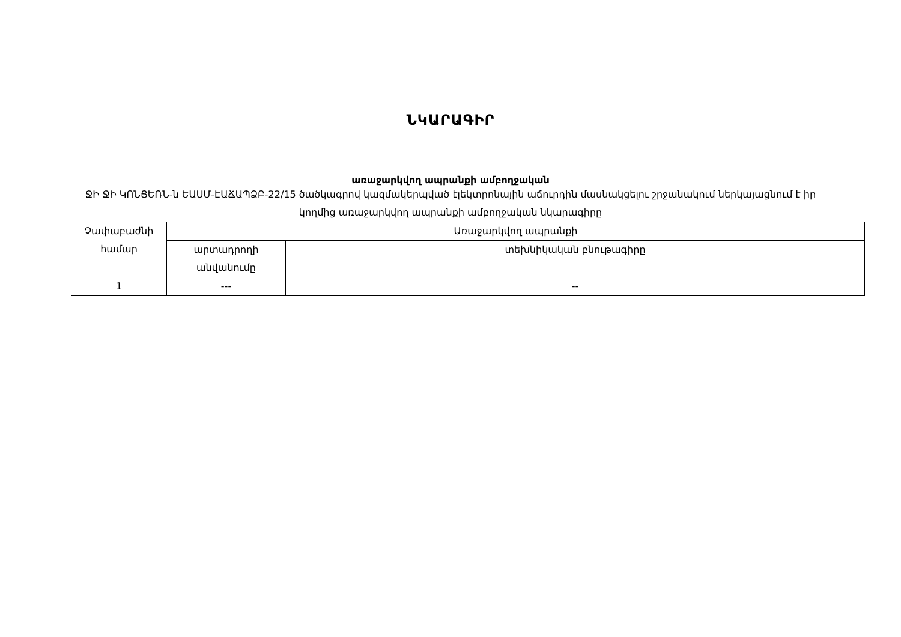ՆԿԱՐԱԳԻՐ
առաջարկվող ապրանքի ամբողջական
ՋԻ ՋԻ ԿՈՆՑԵՌՆ-ն ԵԱՍՄ-ԷԱՃԱՊՁԲ-22/15 ծածկագրով կազմակերպված էլեկտրոնային աճուրդին մասնակցելու շրջանակում ներկայացնում է իր կողմից առաջարկվող ապրանքի ամբողջական նկարագիրը
| Չափաբաժնի համար | Առաջարկվող ապրանքի | |
| | արտադրողի անվանումը | տեխնիկական բնութագիրը |
| 1 | --- | -- |